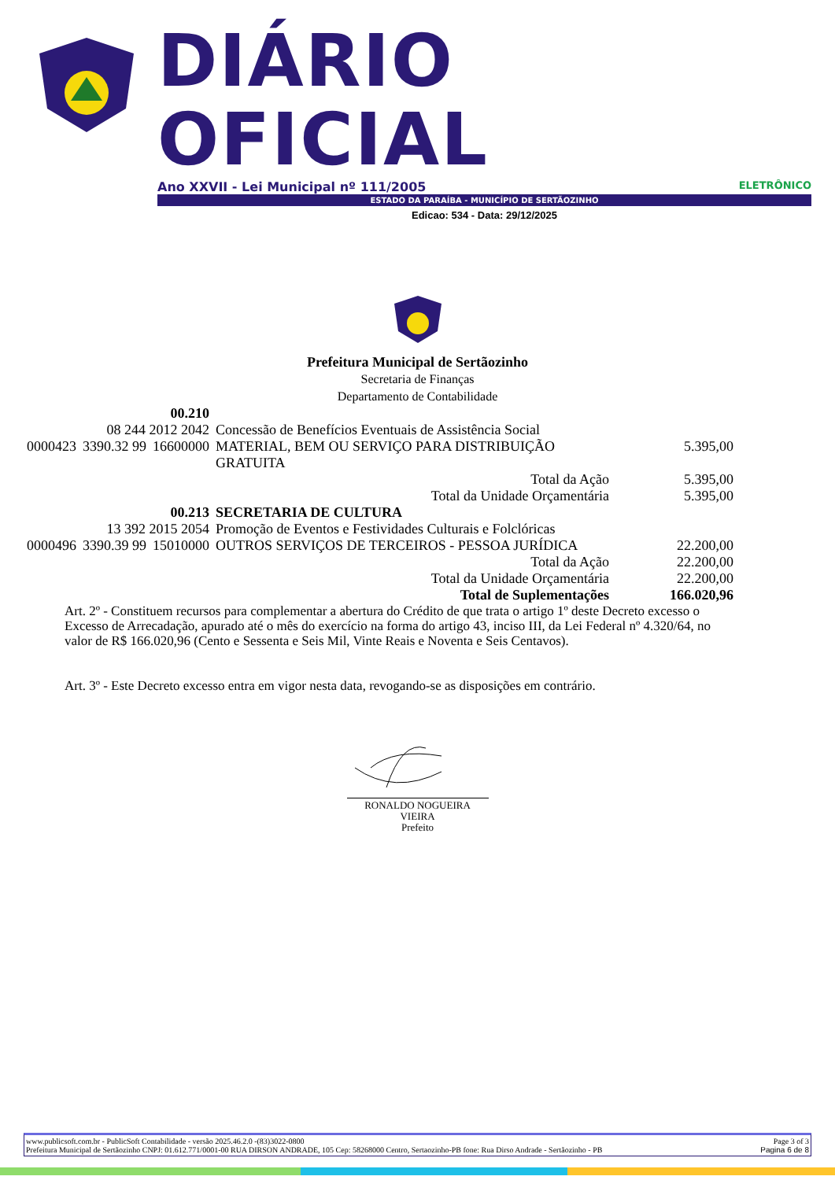DIÁRIO OFICIAL
Ano XXVII - Lei Municipal nº 111/2005 ELETRÔNICO
ESTADO DA PARAÍBA - MUNICÍPIO DE SERTÃOZINHO
Edicao: 534 - Data: 29/12/2025
Prefeitura Municipal de Sertãozinho
Secretaria de Finanças
Departamento de Contabilidade
| | 00.210 | | | |
| | 08 244 2012 2042 | | Concessão de Benefícios Eventuais de Assistência Social | |
| 0000423 | 3390.32 99 | 16600000 | MATERIAL, BEM OU SERVIÇO PARA DISTRIBUIÇÃO GRATUITA | 5.395,00 |
| Total da Ação | | | | 5.395,00 |
| Total da Unidade Orçamentária | | | | 5.395,00 |
| | 00.213 | | SECRETARIA DE CULTURA | |
| | 13 392 2015 2054 | | Promoção de Eventos e Festividades Culturais e Folclóricas | |
| 0000496 | 3390.39 99 | 15010000 | OUTROS SERVIÇOS DE TERCEIROS - PESSOA JURÍDICA | 22.200,00 |
| Total da Ação | | | | 22.200,00 |
| Total da Unidade Orçamentária | | | | 22.200,00 |
| Total de Suplementações | | | | 166.020,96 |
Art. 2º - Constituem recursos para complementar a abertura do Crédito de que trata o artigo 1º deste Decreto excesso o Excesso de Arrecadação, apurado até o mês do exercício na forma do artigo 43, inciso III, da Lei Federal nº 4.320/64, no valor de R$ 166.020,96 (Cento e Sessenta e Seis Mil, Vinte Reais e Noventa e Seis Centavos).
Art. 3º - Este Decreto excesso entra em vigor nesta data, revogando-se as disposições em contrário.
RONALDO NOGUEIRA
VIEIRA
Prefeito
www.publicsoft.com.br - PublicSoft Contabilidade - versão 2025.46.2.0 -(83)3022-0800 Page 3 of 3
Prefeitura Municipal de Sertãozinho CNPJ: 01.612.771/0001-00 RUA DIRSON ANDRADE, 105 Cep: 58268000 Centro, Sertaozinho-PB fone: Rua Dirso Andrade - Sertãozinho - PB Pagina 6 de 8